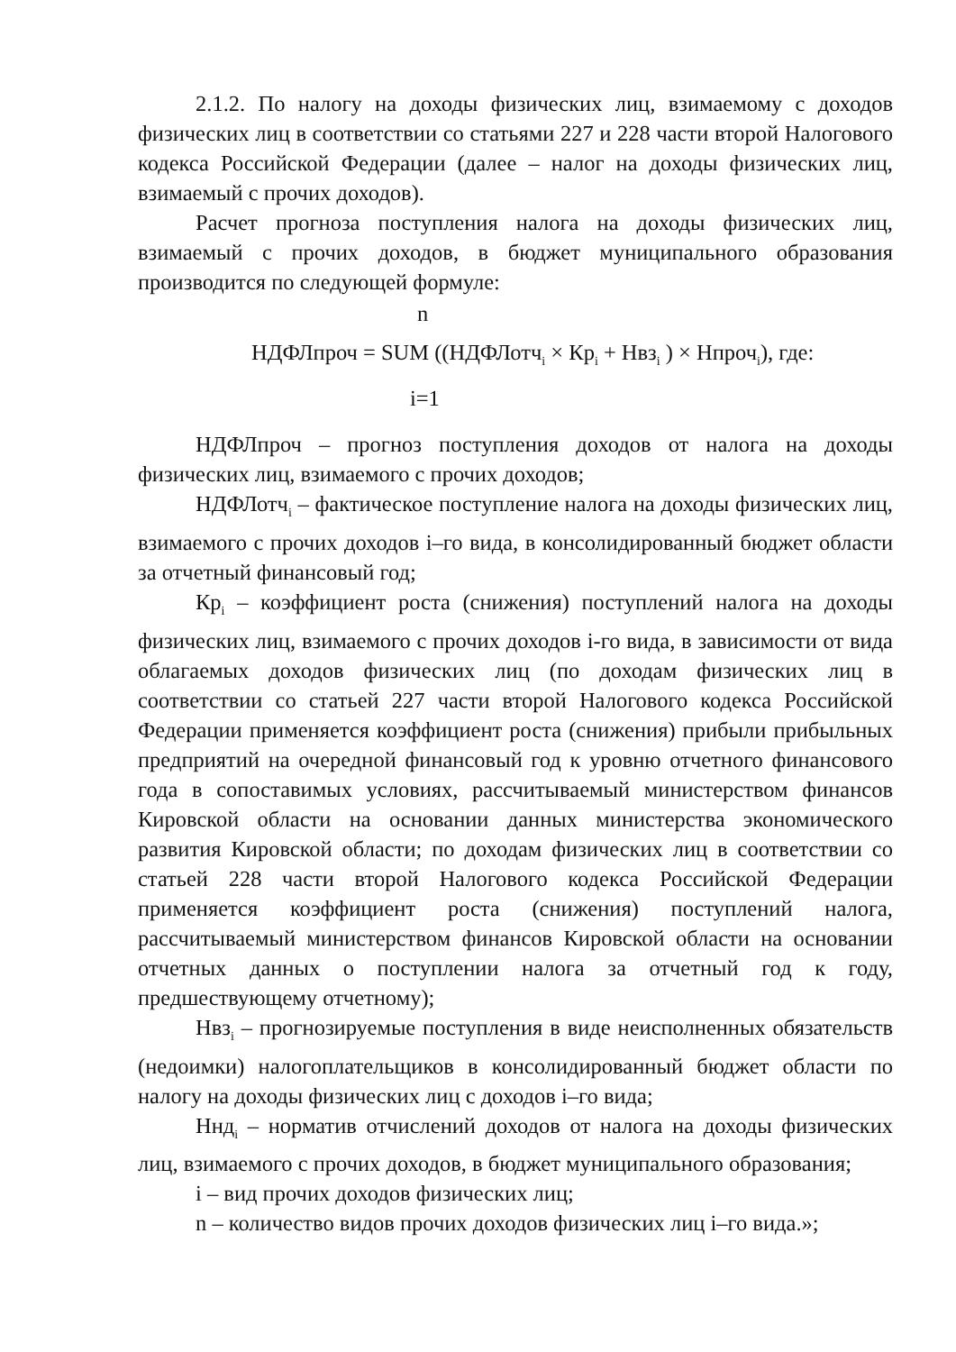2.1.2. По налогу на доходы физических лиц, взимаемому с доходов физических лиц в соответствии со статьями 227 и 228 части второй Налогового кодекса Российской Федерации (далее – налог на доходы физических лиц, взимаемый с прочих доходов).
Расчет прогноза поступления налога на доходы физических лиц, взимаемый с прочих доходов, в бюджет муниципального образования производится по следующей формуле:
n
НДФЛпроч = SUM ((НДФЛотч<sub>i</sub> × Кр<sub>i</sub> + Нвз<sub>i</sub> ) × Нпроч<sub>i</sub>), где:
i=1
НДФЛпроч – прогноз поступления доходов от налога на доходы физических лиц, взимаемого с прочих доходов;
НДФЛотч<sub>i</sub> – фактическое поступление налога на доходы физических лиц, взимаемого с прочих доходов i–го вида, в консолидированный бюджет области за отчетный финансовый год;
Кр<sub>i</sub> – коэффициент роста (снижения) поступлений налога на доходы физических лиц, взимаемого с прочих доходов i-го вида, в зависимости от вида облагаемых доходов физических лиц (по доходам физических лиц в соответствии со статьей 227 части второй Налогового кодекса Российской Федерации применяется коэффициент роста (снижения) прибыли прибыльных предприятий на очередной финансовый год к уровню отчетного финансового года в сопоставимых условиях, рассчитываемый министерством финансов Кировской области на основании данных министерства экономического развития Кировской области; по доходам физических лиц в соответствии со статьей 228 части второй Налогового кодекса Российской Федерации применяется коэффициент роста (снижения) поступлений налога, рассчитываемый министерством финансов Кировской области на основании отчетных данных о поступлении налога за отчетный год к году, предшествующему отчетному);
Нвз<sub>i</sub> – прогнозируемые поступления в виде неисполненных обязательств (недоимки) налогоплательщиков в консолидированный бюджет области по налогу на доходы физических лиц с доходов i–го вида;
Ннд<sub>i</sub> – норматив отчислений доходов от налога на доходы физических лиц, взимаемого с прочих доходов, в бюджет муниципального образования;
i – вид прочих доходов физических лиц;
n – количество видов прочих доходов физических лиц i–го вида.»;